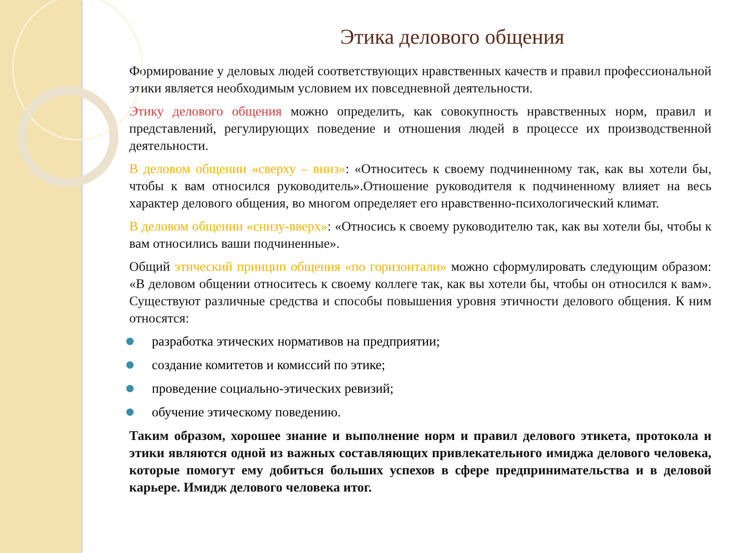Этика делового общения
Формирование у деловых людей соответствующих нравственных качеств и правил профессиональной этики является необходимым условием их повседневной деятельности.
Этику делового общения можно определить, как совокупность нравственных норм, правил и представлений, регулирующих поведение и отношения людей в процессе их производственной деятельности.
В деловом общении «сверху – вниз»: «Относитесь к своему подчиненному так, как вы хотели бы, чтобы к вам относился руководитель».Отношение руководителя к подчиненному влияет на весь характер делового общения, во многом определяет его нравственно-психологический климат.
В деловом общении «снизу-вверх»: «Относись к своему руководителю так, как вы хотели бы, чтобы к вам относились ваши подчиненные».
Общий этический принцип общения «по горизонтали» можно сформулировать следующим образом: «В деловом общении относитесь к своему коллеге так, как вы хотели бы, чтобы он относился к вам». Существуют различные средства и способы повышения уровня этичности делового общения. К ним относятся:
разработка этических нормативов на предприятии;
создание комитетов и комиссий по этике;
проведение социально-этических ревизий;
обучение этическому поведению.
Таким образом, хорошее знание и выполнение норм и правил делового этикета, протокола и этики являются одной из важных составляющих привлекательного имиджа делового человека, которые помогут ему добиться больших успехов в сфере предпринимательства и в деловой карьере. Имидж делового человека итог.